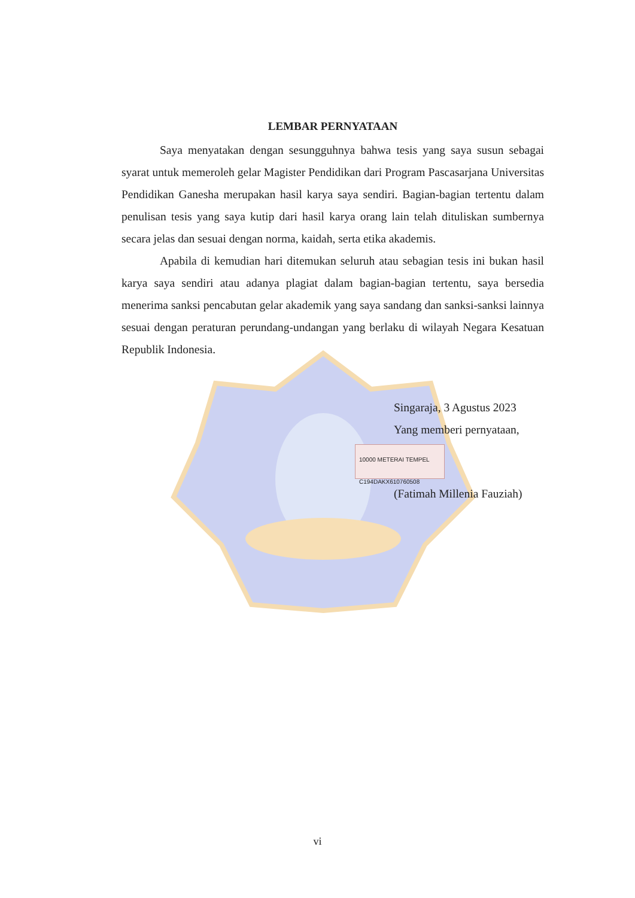LEMBAR PERNYATAAN
Saya menyatakan dengan sesungguhnya bahwa tesis yang saya susun sebagai syarat untuk memeroleh gelar Magister Pendidikan dari Program Pascasarjana Universitas Pendidikan Ganesha merupakan hasil karya saya sendiri. Bagian-bagian tertentu dalam penulisan tesis yang saya kutip dari hasil karya orang lain telah dituliskan sumbernya secara jelas dan sesuai dengan norma, kaidah, serta etika akademis.
Apabila di kemudian hari ditemukan seluruh atau sebagian tesis ini bukan hasil karya saya sendiri atau adanya plagiat dalam bagian-bagian tertentu, saya bersedia menerima sanksi pencabutan gelar akademik yang saya sandang dan sanksi-sanksi lainnya sesuai dengan peraturan perundang-undangan yang berlaku di wilayah Negara Kesatuan Republik Indonesia.
Singaraja, 3 Agustus 2023
Yang memberi pernyataan,
10000 METERAI TEMPEL
C194DAKX610760508
(Fatimah Millenia Fauziah)
vi